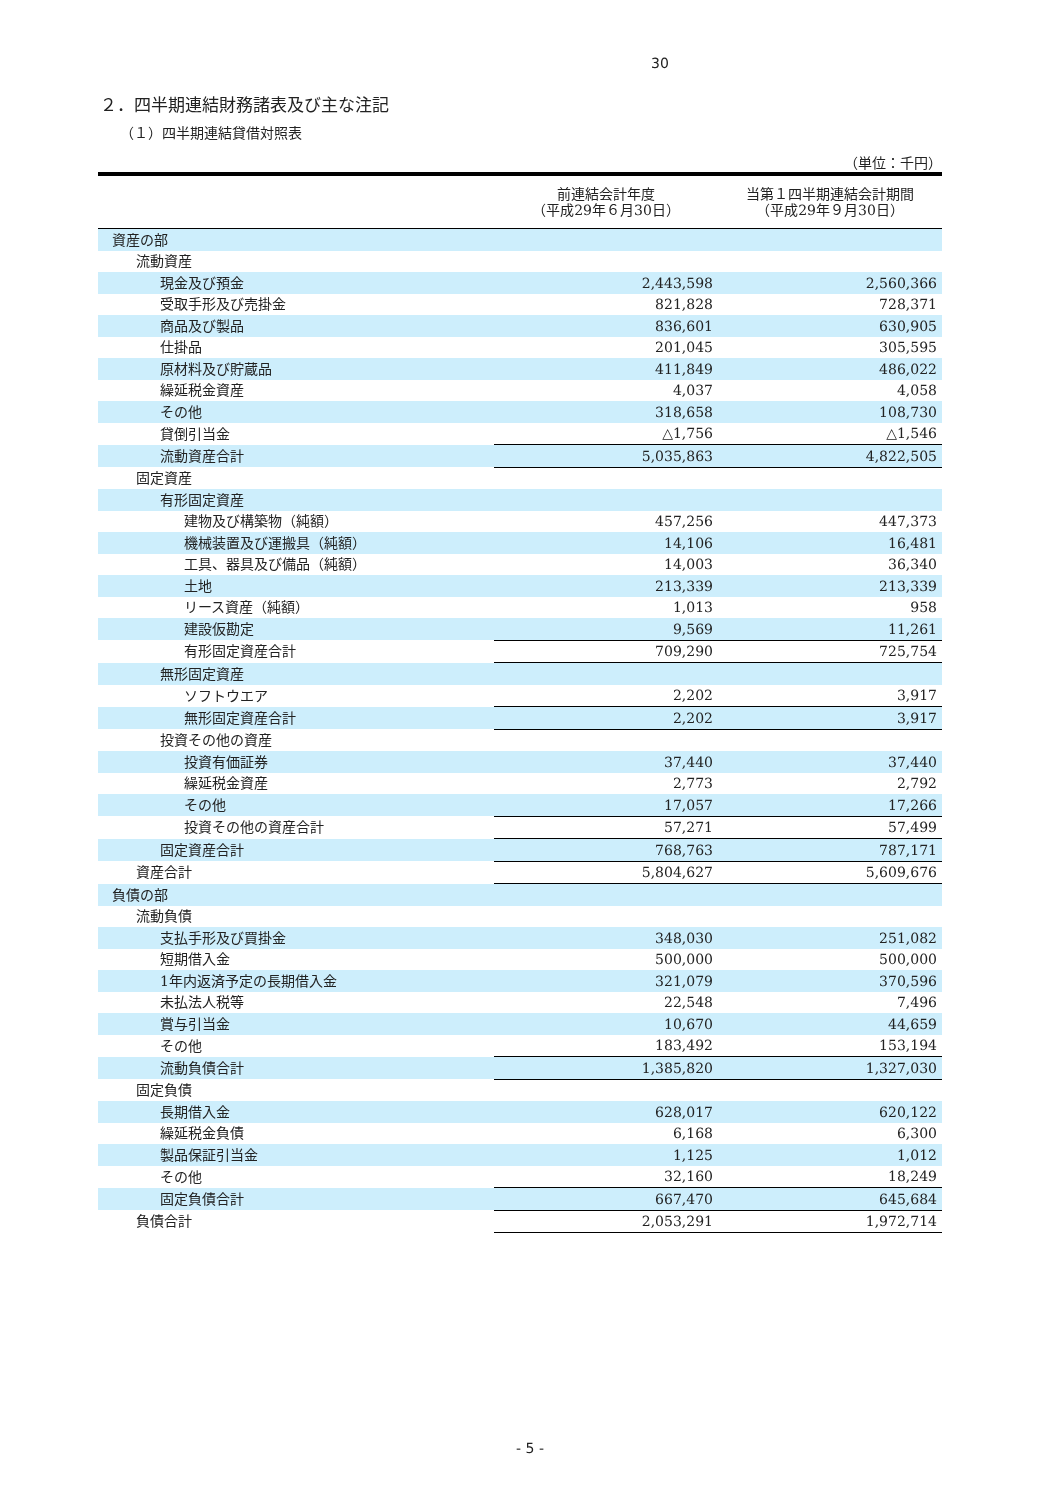30
２．四半期連結財務諸表及び主な注記
（１）四半期連結貸借対照表
（単位：千円）
| | 前連結会計年度 （平成29年６月30日） | 当第１四半期連結会計期間 （平成29年９月30日） |
| --- | --- | --- |
| 資産の部 | | |
| 流動資産 | | |
| 現金及び預金 | 2,443,598 | 2,560,366 |
| 受取手形及び売掛金 | 821,828 | 728,371 |
| 商品及び製品 | 836,601 | 630,905 |
| 仕掛品 | 201,045 | 305,595 |
| 原材料及び貯蔵品 | 411,849 | 486,022 |
| 繰延税金資産 | 4,037 | 4,058 |
| その他 | 318,658 | 108,730 |
| 貸倒引当金 | △1,756 | △1,546 |
| 流動資産合計 | 5,035,863 | 4,822,505 |
| 固定資産 | | |
| 有形固定資産 | | |
| 建物及び構築物（純額） | 457,256 | 447,373 |
| 機械装置及び運搬具（純額） | 14,106 | 16,481 |
| 工具、器具及び備品（純額） | 14,003 | 36,340 |
| 土地 | 213,339 | 213,339 |
| リース資産（純額） | 1,013 | 958 |
| 建設仮勘定 | 9,569 | 11,261 |
| 有形固定資産合計 | 709,290 | 725,754 |
| 無形固定資産 | | |
| ソフトウエア | 2,202 | 3,917 |
| 無形固定資産合計 | 2,202 | 3,917 |
| 投資その他の資産 | | |
| 投資有価証券 | 37,440 | 37,440 |
| 繰延税金資産 | 2,773 | 2,792 |
| その他 | 17,057 | 17,266 |
| 投資その他の資産合計 | 57,271 | 57,499 |
| 固定資産合計 | 768,763 | 787,171 |
| 資産合計 | 5,804,627 | 5,609,676 |
| 負債の部 | | |
| 流動負債 | | |
| 支払手形及び買掛金 | 348,030 | 251,082 |
| 短期借入金 | 500,000 | 500,000 |
| 1年内返済予定の長期借入金 | 321,079 | 370,596 |
| 未払法人税等 | 22,548 | 7,496 |
| 賞与引当金 | 10,670 | 44,659 |
| その他 | 183,492 | 153,194 |
| 流動負債合計 | 1,385,820 | 1,327,030 |
| 固定負債 | | |
| 長期借入金 | 628,017 | 620,122 |
| 繰延税金負債 | 6,168 | 6,300 |
| 製品保証引当金 | 1,125 | 1,012 |
| その他 | 32,160 | 18,249 |
| 固定負債合計 | 667,470 | 645,684 |
| 負債合計 | 2,053,291 | 1,972,714 |
- 5 -